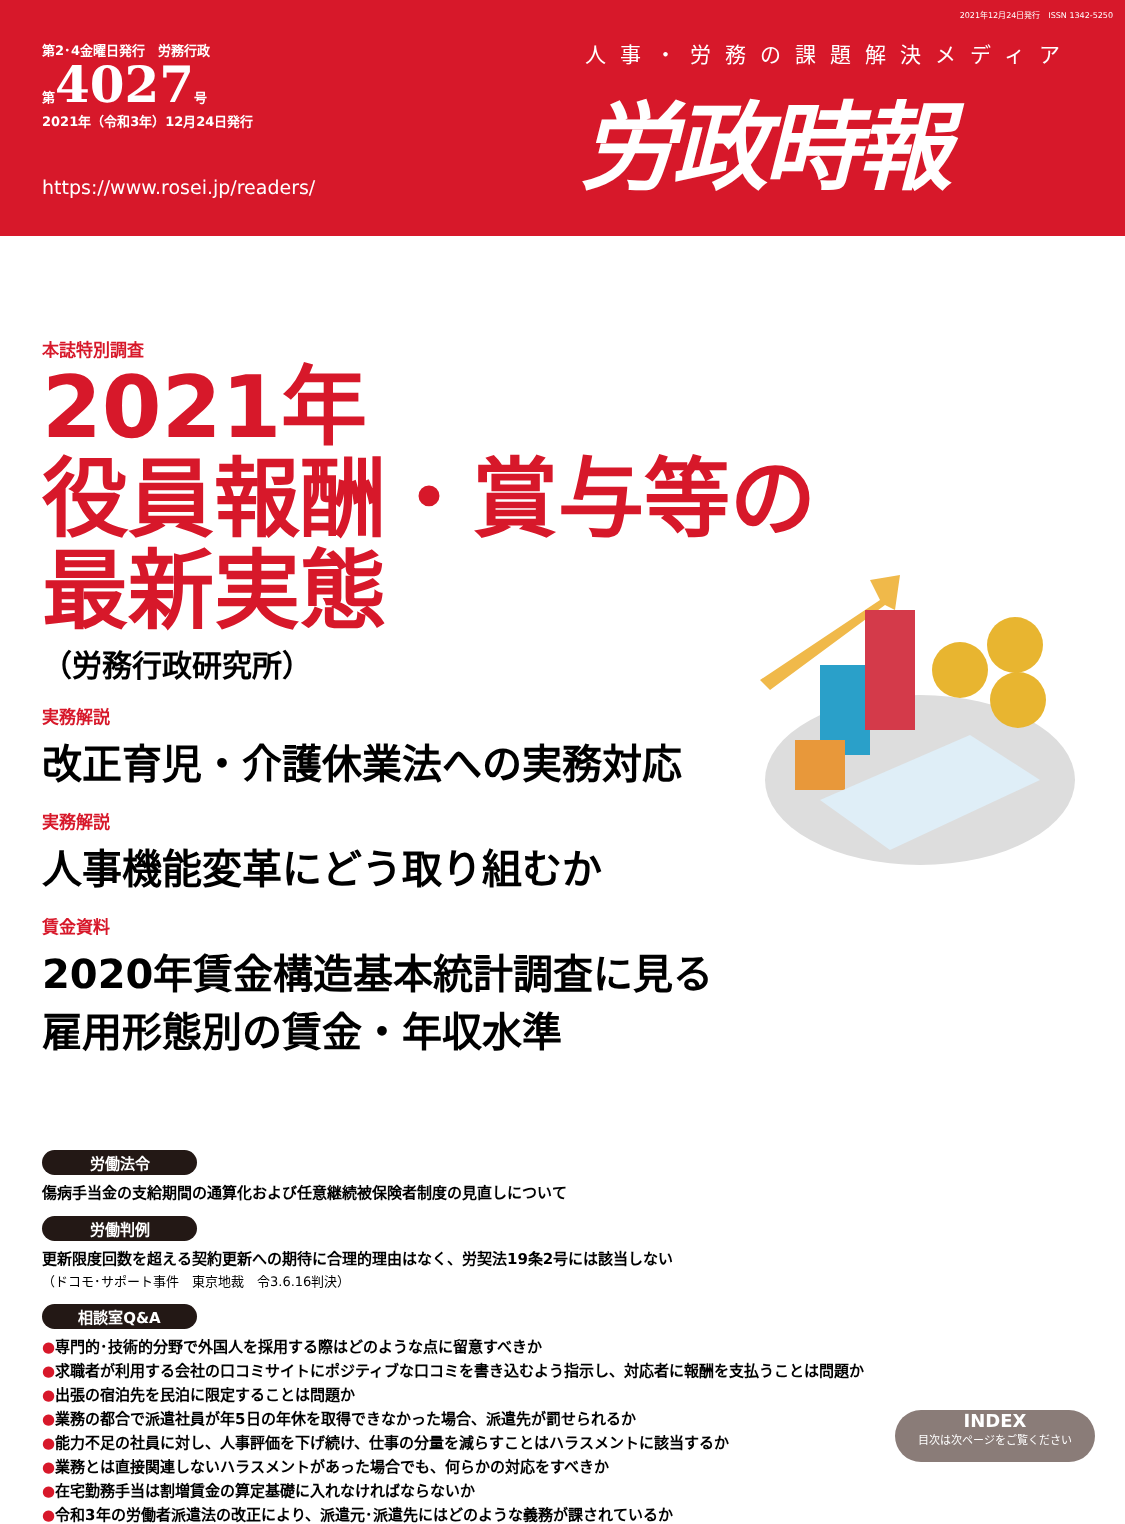2021年12月24日発行　ISSN 1342-5250
第2･4金曜日発行　労務行政
第4027号
2021年（令和3年）12月24日発行
https://www.rosei.jp/readers/
人事・労務の課題解決メディア
労政時報
本誌特別調査
2021年
役員報酬・賞与等の
最新実態
（労務行政研究所）
実務解説
改正育児・介護休業法への実務対応
実務解説
人事機能変革にどう取り組むか
賃金資料
2020年賃金構造基本統計調査に見る
雇用形態別の賃金・年収水準
労働法令
傷病手当金の支給期間の通算化および任意継続被保険者制度の見直しについて
労働判例
更新限度回数を超える契約更新への期待に合理的理由はなく、労契法19条2号には該当しない
（ドコモ･サポート事件　東京地裁　令3.6.16判決）
相談室Q&A
●専門的･技術的分野で外国人を採用する際はどのような点に留意すべきか
●求職者が利用する会社の口コミサイトにポジティブな口コミを書き込むよう指示し、対応者に報酬を支払うことは問題か
●出張の宿泊先を民泊に限定することは問題か
●業務の都合で派遣社員が年5日の年休を取得できなかった場合、派遣先が罰せられるか
●能力不足の社員に対し、人事評価を下げ続け、仕事の分量を減らすことはハラスメントに該当するか
●業務とは直接関連しないハラスメントがあった場合でも、何らかの対応をすべきか
●在宅勤務手当は割増賃金の算定基礎に入れなければならないか
●令和3年の労働者派遣法の改正により、派遣元･派遣先にはどのような義務が課されているか
INDEX
目次は次ページをご覧ください